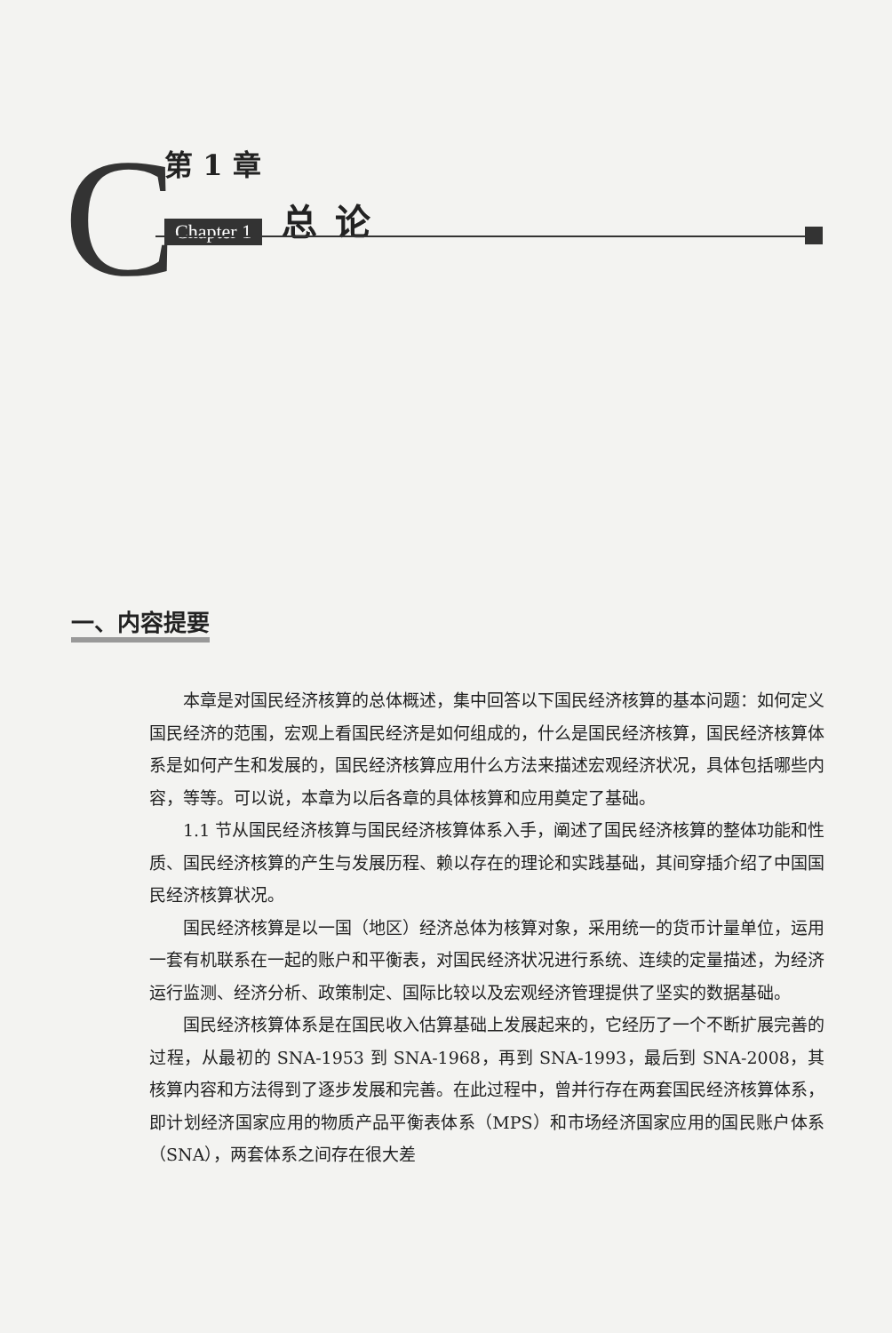C
第 1 章
Chapter 1 总论
一、内容提要
本章是对国民经济核算的总体概述，集中回答以下国民经济核算的基本问题：如何定义国民经济的范围，宏观上看国民经济是如何组成的，什么是国民经济核算，国民经济核算体系是如何产生和发展的，国民经济核算应用什么方法来描述宏观经济状况，具体包括哪些内容，等等。可以说，本章为以后各章的具体核算和应用奠定了基础。
1.1 节从国民经济核算与国民经济核算体系入手，阐述了国民经济核算的整体功能和性质、国民经济核算的产生与发展历程、赖以存在的理论和实践基础，其间穿插介绍了中国国民经济核算状况。
国民经济核算是以一国（地区）经济总体为核算对象，采用统一的货币计量单位，运用一套有机联系在一起的账户和平衡表，对国民经济状况进行系统、连续的定量描述，为经济运行监测、经济分析、政策制定、国际比较以及宏观经济管理提供了坚实的数据基础。
国民经济核算体系是在国民收入估算基础上发展起来的，它经历了一个不断扩展完善的过程，从最初的 SNA-1953 到 SNA-1968，再到 SNA-1993，最后到 SNA-2008，其核算内容和方法得到了逐步发展和完善。在此过程中，曾并行存在两套国民经济核算体系，即计划经济国家应用的物质产品平衡表体系（MPS）和市场经济国家应用的国民账户体系（SNA），两套体系之间存在很大差